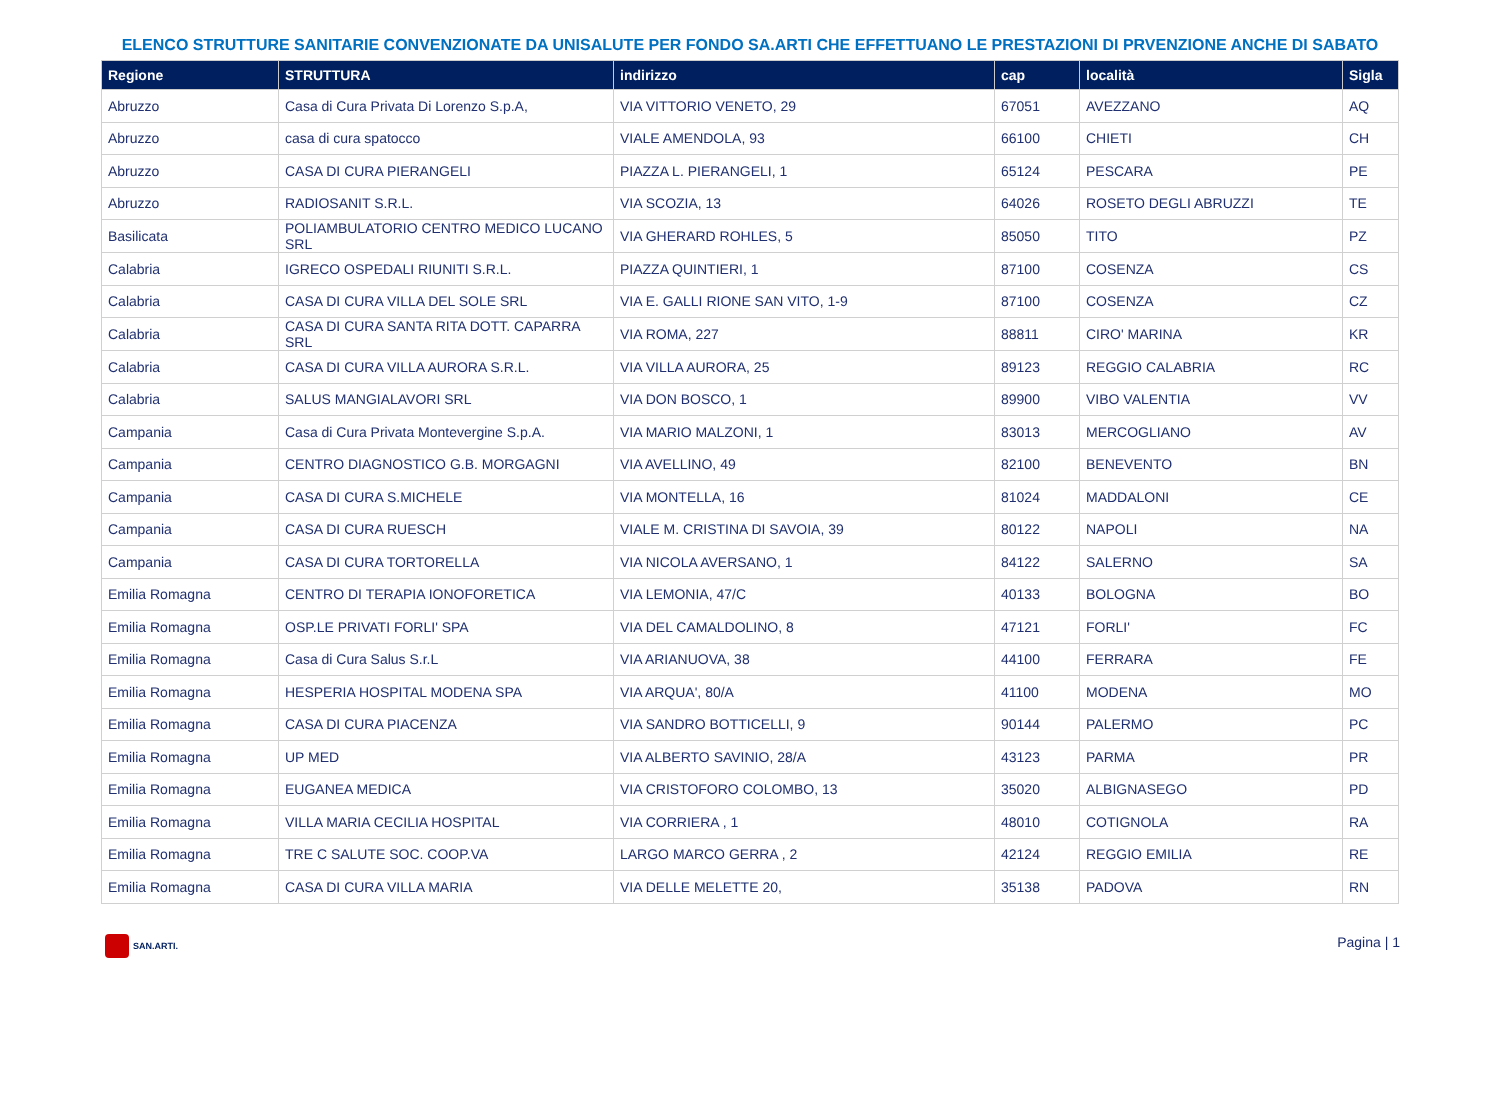ELENCO STRUTTURE SANITARIE CONVENZIONATE DA UNISALUTE PER FONDO SA.ARTI CHE EFFETTUANO LE PRESTAZIONI DI PRVENZIONE ANCHE DI SABATO
| Regione | STRUTTURA | indirizzo | cap | località | Sigla |
| --- | --- | --- | --- | --- | --- |
| Abruzzo | Casa di Cura Privata Di Lorenzo S.p.A, | VIA VITTORIO VENETO, 29 | 67051 | AVEZZANO | AQ |
| Abruzzo | casa di cura spatocco | VIALE AMENDOLA, 93 | 66100 | CHIETI | CH |
| Abruzzo | CASA DI CURA PIERANGELI | PIAZZA L. PIERANGELI, 1 | 65124 | PESCARA | PE |
| Abruzzo | RADIOSANIT S.R.L. | VIA SCOZIA, 13 | 64026 | ROSETO DEGLI ABRUZZI | TE |
| Basilicata | POLIAMBULATORIO CENTRO MEDICO LUCANO SRL | VIA GHERARD ROHLES, 5 | 85050 | TITO | PZ |
| Calabria | IGRECO OSPEDALI RIUNITI S.R.L. | PIAZZA QUINTIERI, 1 | 87100 | COSENZA | CS |
| Calabria | CASA DI CURA VILLA DEL SOLE SRL | VIA E. GALLI RIONE SAN VITO, 1-9 | 87100 | COSENZA | CZ |
| Calabria | CASA DI CURA SANTA RITA DOTT. CAPARRA SRL | VIA ROMA, 227 | 88811 | CIRO' MARINA | KR |
| Calabria | CASA DI CURA VILLA AURORA S.R.L. | VIA VILLA AURORA, 25 | 89123 | REGGIO CALABRIA | RC |
| Calabria | SALUS MANGIALAVORI SRL | VIA DON BOSCO, 1 | 89900 | VIBO VALENTIA | VV |
| Campania | Casa di Cura Privata Montevergine S.p.A. | VIA MARIO MALZONI, 1 | 83013 | MERCOGLIANO | AV |
| Campania | CENTRO DIAGNOSTICO G.B. MORGAGNI | VIA AVELLINO, 49 | 82100 | BENEVENTO | BN |
| Campania | CASA DI CURA S.MICHELE | VIA MONTELLA, 16 | 81024 | MADDALONI | CE |
| Campania | CASA DI CURA RUESCH | VIALE M. CRISTINA DI SAVOIA, 39 | 80122 | NAPOLI | NA |
| Campania | CASA DI CURA TORTORELLA | VIA NICOLA AVERSANO, 1 | 84122 | SALERNO | SA |
| Emilia Romagna | CENTRO DI TERAPIA IONOFORETICA | VIA LEMONIA, 47/C | 40133 | BOLOGNA | BO |
| Emilia Romagna | OSP.LE PRIVATI FORLI' SPA | VIA DEL CAMALDOLINO, 8 | 47121 | FORLI' | FC |
| Emilia Romagna | Casa di Cura Salus S.r.L | VIA ARIANUOVA, 38 | 44100 | FERRARA | FE |
| Emilia Romagna | HESPERIA HOSPITAL MODENA SPA | VIA ARQUA', 80/A | 41100 | MODENA | MO |
| Emilia Romagna | CASA DI CURA PIACENZA | VIA SANDRO BOTTICELLI, 9 | 90144 | PALERMO | PC |
| Emilia Romagna | UP MED | VIA ALBERTO SAVINIO, 28/A | 43123 | PARMA | PR |
| Emilia Romagna | EUGANEA MEDICA | VIA CRISTOFORO COLOMBO, 13 | 35020 | ALBIGNASEGO | PD |
| Emilia Romagna | VILLA MARIA CECILIA HOSPITAL | VIA CORRIERA , 1 | 48010 | COTIGNOLA | RA |
| Emilia Romagna | TRE C SALUTE SOC. COOP.VA | LARGO MARCO GERRA , 2 | 42124 | REGGIO EMILIA | RE |
| Emilia Romagna | CASA DI CURA VILLA MARIA | VIA DELLE MELETTE 20, | 35138 | PADOVA | RN |
SAN.ARTI.
Pagina | 1